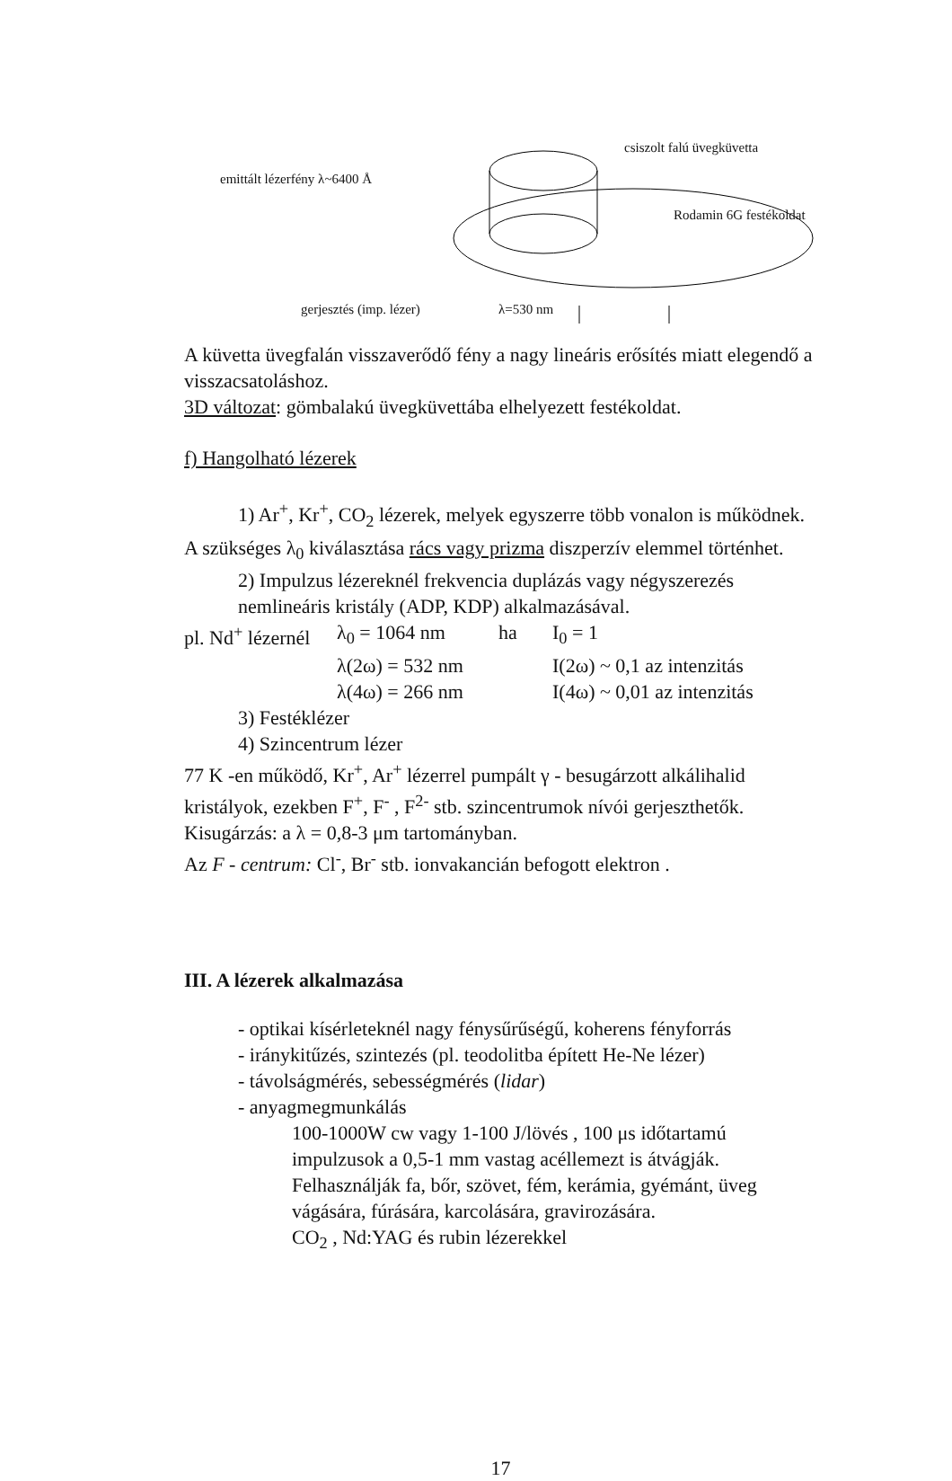emittált lézerfény λ~6400 Å
csiszolt falú üvegküvetta
Rodamin 6G festékoldat
gerjesztés (imp. lézer) λ=530 nm
A küvetta üvegfalán visszaverődő fény a nagy lineáris erősítés miatt elegendő a visszacsatoláshoz.
3D változat: gömbalakú üvegküvettába elhelyezett festékoldat.
f) Hangolható lézerek
1) Ar<sup>+</sup>, Kr<sup>+</sup>, CO<sub>2</sub> lézerek, melyek egyszerre több vonalon is működnek.
A szükséges λ<sub>0</sub> kiválasztása rács vagy prizma diszperzív elemmel történhet.
2) Impulzus lézereknél frekvencia duplázás vagy négyszerezés nemlineáris kristály (ADP, KDP) alkalmazásával.
pl. Nd<sup>+</sup> lézernél λ<sub>0</sub> = 1064 nm ha I<sub>0</sub> = 1
λ(2ω) = 532 nm I(2ω) ~ 0,1 az intenzitás
λ(4ω) = 266 nm I(4ω) ~ 0,01 az intenzitás
3) Festéklézer
4) Szincentrum lézer
77 K -en működő, Kr<sup>+</sup>, Ar<sup>+</sup> lézerrel pumpált γ - besugárzott alkálihalid kristályok, ezekben F<sup>+</sup>, F<sup>-</sup> , F<sup>2-</sup> stb. szincentrumok nívói gerjeszthetők.
Kisugárzás: a λ = 0,8-3 μm tartományban.
Az F - centrum: Cl<sup>-</sup>, Br<sup>-</sup> stb. ionvakancián befogott elektron .
III. A lézerek alkalmazása
- optikai kísérleteknél nagy fénysűrűségű, koherens fényforrás
- iránykitűzés, szintezés (pl. teodolitba épített He-Ne lézer)
- távolságmérés, sebességmérés (lidar)
- anyagmegmunkálás
100-1000W cw vagy 1-100 J/lövés , 100 μs időtartamú impulzusok a 0,5-1 mm vastag acéllemezt is átvágják.
Felhasználják fa, bőr, szövet, fém, kerámia, gyémánt, üveg vágására, fúrására, karcolására, gravirozására.
CO<sub>2</sub> , Nd:YAG és rubin lézerekkel
17